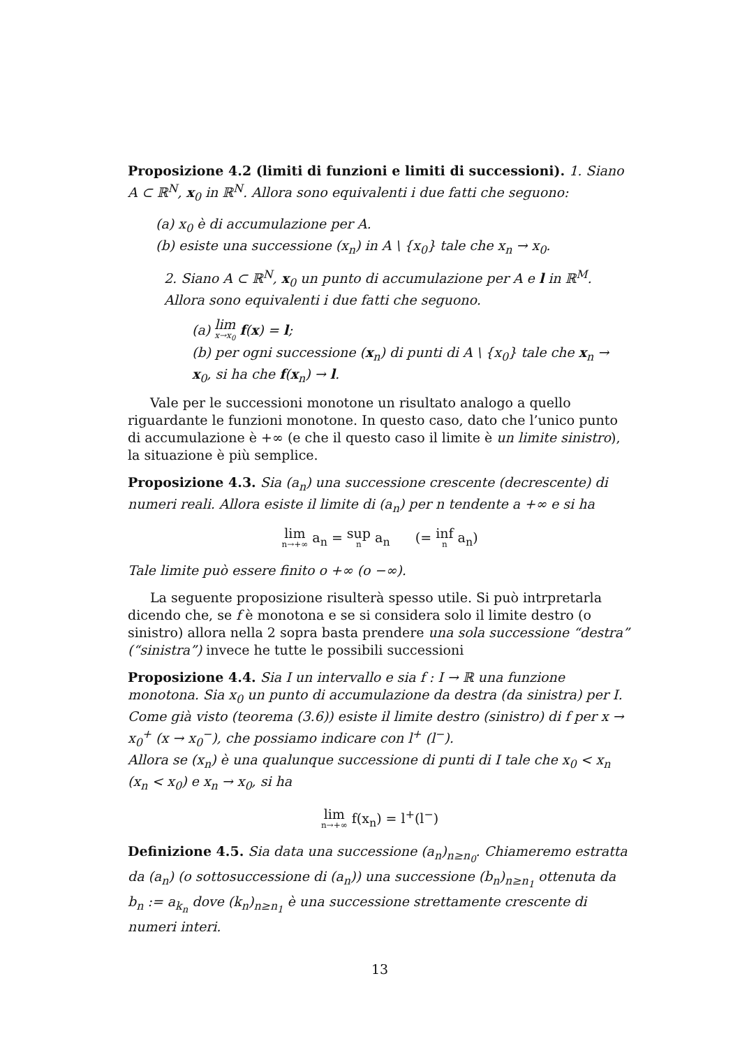Proposizione 4.2 (limiti di funzioni e limiti di successioni). 1. Siano A ⊂ ℝ<sup>N</sup>, x<sub>0</sub> in ℝ<sup>N</sup>. Allora sono equivalenti i due fatti che seguono:
(a) x<sub>0</sub> è di accumulazione per A.
(b) esiste una successione (x<sub>n</sub>) in A \ {x<sub>0</sub>} tale che x<sub>n</sub> → x<sub>0</sub>.
2. Siano A ⊂ ℝ<sup>N</sup>, x<sub>0</sub> un punto di accumulazione per A e l in ℝ<sup>M</sup>. Allora sono equivalenti i due fatti che seguono.
(a) lim x→x<sub>0</sub> f(x) = l;
(b) per ogni successione (x<sub>n</sub>) di punti di A \ {x<sub>0</sub>} tale che x<sub>n</sub> → x<sub>0</sub>, si ha che f(x<sub>n</sub>) → l.
Vale per le successioni monotone un risultato analogo a quello riguardante le funzioni monotone. In questo caso, dato che l’unico punto di accumulazione è +∞ (e che il questo caso il limite è un limite sinistro), la situazione è più semplice.
Proposizione 4.3. Sia (a<sub>n</sub>) una successione crescente (decrescente) di numeri reali. Allora esiste il limite di (a<sub>n</sub>) per n tendente a +∞ e si ha
lim n→+∞ a<sub>n</sub> = sup n a<sub>n</sub> (= inf n a<sub>n</sub>)
Tale limite può essere finito o +∞ (o −∞).
La seguente proposizione risulterà spesso utile. Si può intrpretarla dicendo che, se f è monotona e se si considera solo il limite destro (o sinistro) allora nella 2 sopra basta prendere una sola successione “destra” (“sinistra”) invece he tutte le possibili successioni
Proposizione 4.4. Sia I un intervallo e sia f : I → ℝ una funzione monotona. Sia x<sub>0</sub> un punto di accumulazione da destra (da sinistra) per I. Come già visto (teorema (3.6)) esiste il limite destro (sinistro) di f per x → x<sub>0</sub><sup>+</sup> (x → x<sub>0</sub><sup>−</sup>), che possiamo indicare con l<sup>+</sup> (l<sup>−</sup>).
Allora se (x<sub>n</sub>) è una qualunque successione di punti di I tale che x<sub>0</sub> < x<sub>n</sub> (x<sub>n</sub> < x<sub>0</sub>) e x<sub>n</sub> → x<sub>0</sub>, si ha
lim n→+∞ f(x<sub>n</sub>) = l<sup>+</sup>(l<sup>−</sup>)
Definizione 4.5. Sia data una successione (a<sub>n</sub>)<sub>n≥n<sub>0</sub></sub>. Chiameremo estratta da (a<sub>n</sub>) (o sottosuccessione di (a<sub>n</sub>)) una successione (b<sub>n</sub>)<sub>n≥n<sub>1</sub></sub> ottenuta da b<sub>n</sub> := a<sub>k<sub>n</sub></sub> dove (k<sub>n</sub>)<sub>n≥n<sub>1</sub></sub> è una successione strettamente crescente di numeri interi.
13